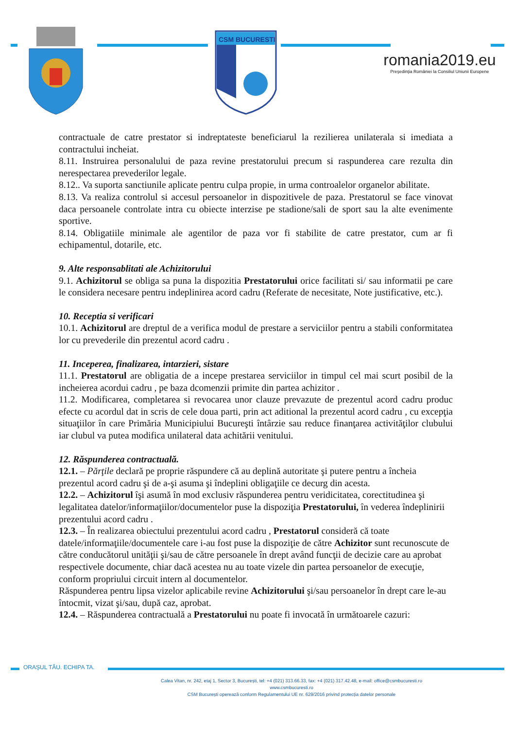CSM BUCURESTI
romania2019.eu
Preşedinţia României la Consiliul Uniunii Europene
contractuale de catre prestator si indreptateste beneficiarul la rezilierea unilaterala si imediata a contractului incheiat.
8.11. Instruirea personalului de paza revine prestatorului precum si raspunderea care rezulta din nerespectarea prevederilor legale.
8.12.. Va suporta sanctiunile aplicate pentru culpa propie, in urma controalelor organelor abilitate.
8.13. Va realiza controlul si accesul persoanelor in dispozitivele de paza. Prestatorul se face vinovat daca persoanele controlate intra cu obiecte interzise pe stadione/sali de sport sau la alte evenimente sportive.
8.14. Obligatiile minimale ale agentilor de paza vor fi stabilite de catre prestator, cum ar fi echipamentul, dotarile, etc.
9. Alte responsablitati ale Achizitorului
9.1. Achizitorul se obliga sa puna la dispozitia Prestatorului orice facilitati si/ sau informatii pe care le considera necesare pentru indeplinirea acord cadru (Referate de necesitate, Note justificative, etc.).
10. Receptia si verificari
10.1. Achizitorul are dreptul de a verifica modul de prestare a serviciilor pentru a stabili conformitatea lor cu prevederile din prezentul acord cadru .
11. Inceperea, finalizarea, intarzieri, sistare
11.1. Prestatorul are obligatia de a incepe prestarea serviciilor in timpul cel mai scurt posibil de la incheierea acordui cadru , pe baza dcomenzii primite din partea achizitor .
11.2. Modificarea, completarea si revocarea unor clauze prevazute de prezentul acord cadru produc efecte cu acordul dat in scris de cele doua parti, prin act aditional la prezentul acord cadru , cu excepţia situaţiilor în care Primăria Municipiului Bucureşti întârzie sau reduce finanţarea activităţilor clubului iar clubul va putea modifica unilateral data achitării venitului.
12. Răspunderea contractuală.
12.1. – Părţile declară pe proprie răspundere că au deplină autoritate şi putere pentru a încheia prezentul acord cadru şi de a-şi asuma şi îndeplini obligaţiile ce decurg din acesta.
12.2. – Achizitorul îşi asumă în mod exclusiv răspunderea pentru veridicitatea, corectitudinea şi legalitatea datelor/informaţiilor/documentelor puse la dispoziţia Prestatorului, în vederea îndeplinirii prezentului acord cadru .
12.3. – În realizarea obiectului prezentului acord cadru , Prestatorul consideră că toate datele/informaţiile/documentele care i-au fost puse la dispoziţie de către Achizitor sunt recunoscute de către conducătorul unităţii şi/sau de către persoanele în drept având funcţii de decizie care au aprobat respectivele documente, chiar dacă acestea nu au toate vizele din partea persoanelor de execuţie, conform propriului circuit intern al documentelor.
Răspunderea pentru lipsa vizelor aplicabile revine Achizitorului şi/sau persoanelor în drept care le-au întocmit, vizat şi/sau, după caz, aprobat.
12.4. – Răspunderea contractuală a Prestatorului nu poate fi invocată în următoarele cazuri:
ORAȘUL TĂU. ECHIPA TA.
Calea Vitan, nr. 242, etaj 1, Sector 3, București, tel: +4 (021) 313.66.33, fax: +4 (021) 317.42.48, e-mail: office@csmbucuresti.ro
www.csmbucuresti.ro
CSM București operează conform Regulamentului UE nr. 629/2016 privind protecția datelor personale